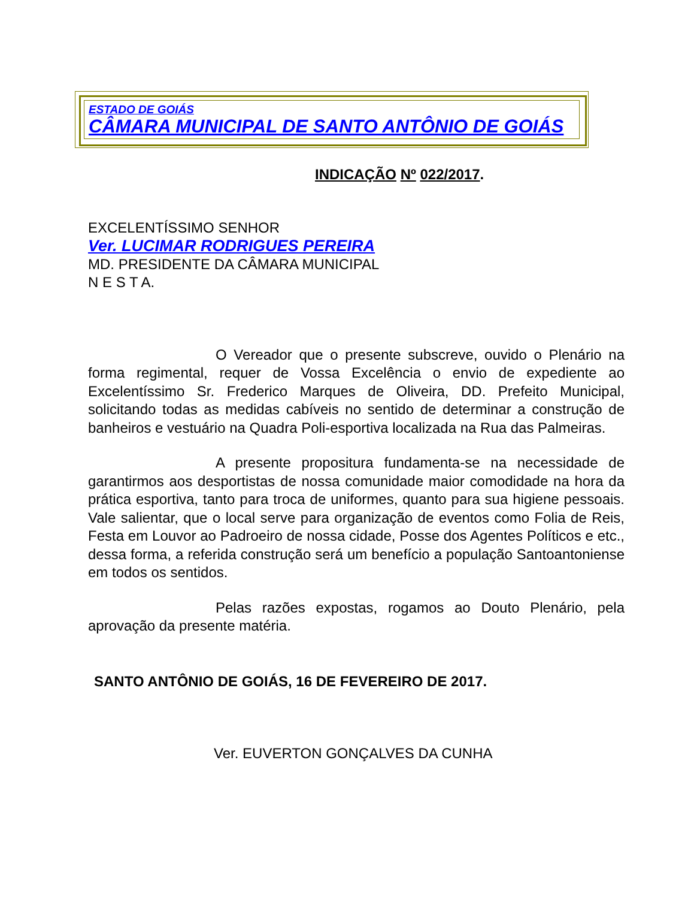ESTADO DE GOIÁS
CÂMARA MUNICIPAL DE SANTO ANTÔNIO DE GOIÁS
INDICAÇÃO Nº 022/2017.
EXCELENTÍSSIMO SENHOR
Ver. LUCIMAR RODRIGUES PEREIRA
MD. PRESIDENTE DA CÂMARA MUNICIPAL
N E S T A.
O Vereador que o presente subscreve, ouvido o Plenário na forma regimental, requer de Vossa Excelência o envio de expediente ao Excelentíssimo Sr. Frederico Marques de Oliveira, DD. Prefeito Municipal, solicitando todas as medidas cabíveis no sentido de determinar a construção de banheiros e vestuário na Quadra Poli-esportiva localizada na Rua das Palmeiras.
A presente propositura fundamenta-se na necessidade de garantirmos aos desportistas de nossa comunidade maior comodidade na hora da prática esportiva, tanto para troca de uniformes, quanto para sua higiene pessoais. Vale salientar, que o local serve para organização de eventos como Folia de Reis, Festa em Louvor ao Padroeiro de nossa cidade, Posse dos Agentes Políticos e etc., dessa forma, a referida construção será um benefício a população Santoantoniense em todos os sentidos.
Pelas razões expostas, rogamos ao Douto Plenário, pela aprovação da presente matéria.
SANTO ANTÔNIO DE GOIÁS, 16 DE FEVEREIRO DE 2017.
Ver. EUVERTON GONÇALVES DA CUNHA